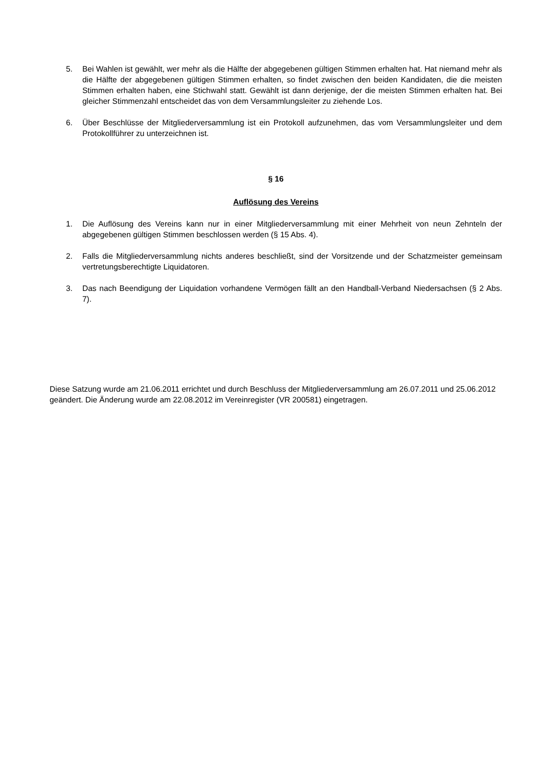5. Bei Wahlen ist gewählt, wer mehr als die Hälfte der abgegebenen gültigen Stimmen erhalten hat. Hat niemand mehr als die Hälfte der abgegebenen gültigen Stimmen erhalten, so findet zwischen den beiden Kandidaten, die die meisten Stimmen erhalten haben, eine Stichwahl statt. Gewählt ist dann derjenige, der die meisten Stimmen erhalten hat. Bei gleicher Stimmenzahl entscheidet das von dem Versammlungsleiter zu ziehende Los.
6. Über Beschlüsse der Mitgliederversammlung ist ein Protokoll aufzunehmen, das vom Versammlungsleiter und dem Protokollführer zu unterzeichnen ist.
§ 16
Auflösung des Vereins
1. Die Auflösung des Vereins kann nur in einer Mitgliederversammlung mit einer Mehrheit von neun Zehnteln der abgegebenen gültigen Stimmen beschlossen werden (§ 15 Abs. 4).
2. Falls die Mitgliederversammlung nichts anderes beschließt, sind der Vorsitzende und der Schatzmeister gemeinsam vertretungsberechtigte Liquidatoren.
3. Das nach Beendigung der Liquidation vorhandene Vermögen fällt an den Handball-Verband Niedersachsen (§ 2 Abs. 7).
Diese Satzung wurde am 21.06.2011 errichtet und durch Beschluss der Mitgliederversammlung am 26.07.2011 und 25.06.2012 geändert. Die Änderung wurde am 22.08.2012 im Vereinregister (VR 200581) eingetragen.